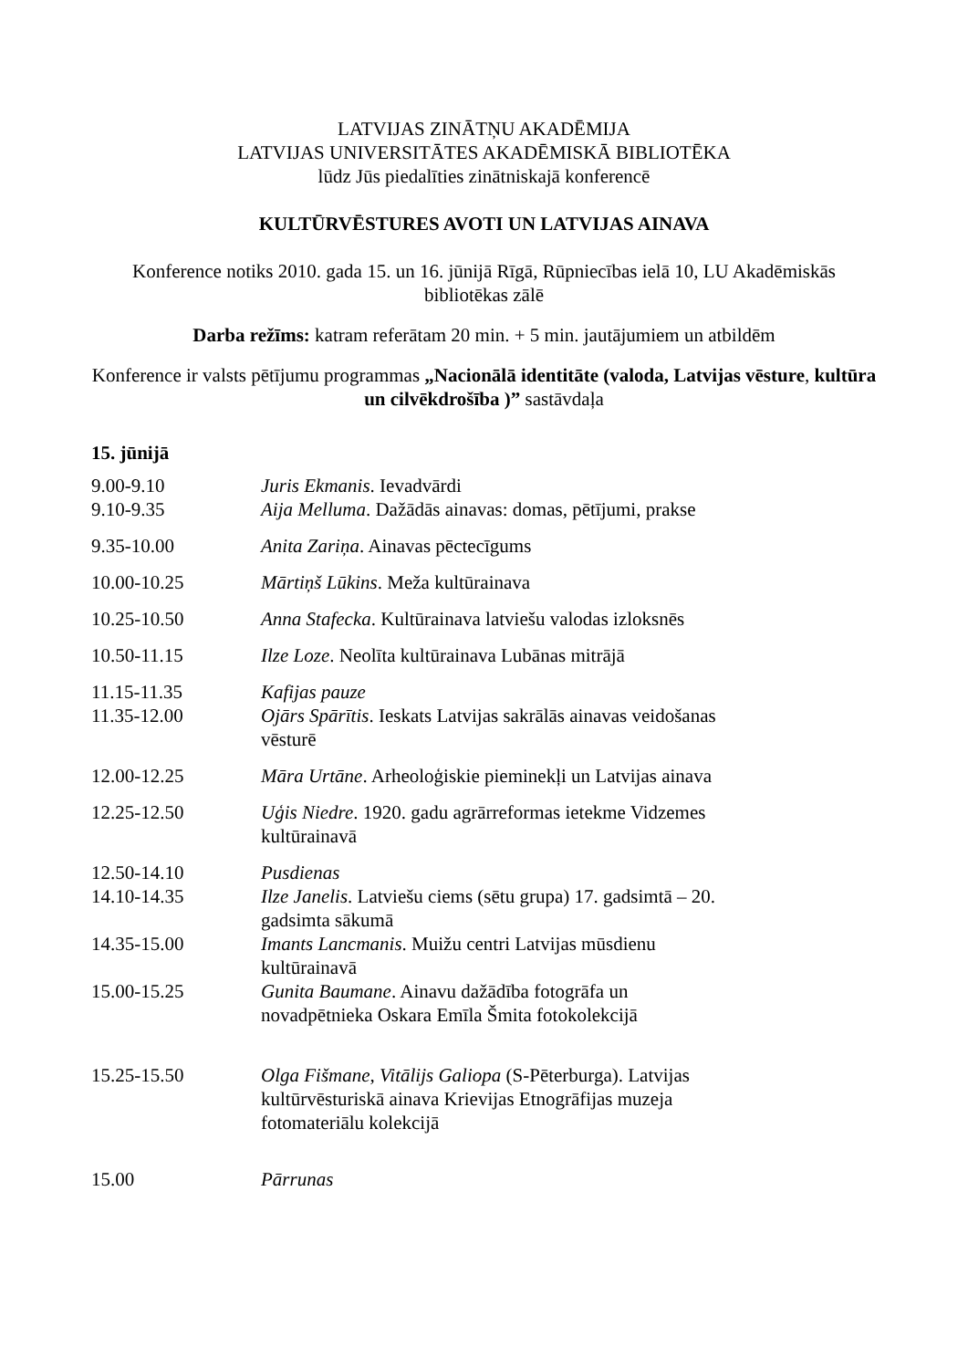LATVIJAS ZINĀTŅU AKADĒMIJA
LATVIJAS UNIVERSITĀTES AKADĒMISKĀ BIBLIOTĒKA
lūdz Jūs piedalīties zinātniskajā konferencē
KULTŪRVĒSTURES AVOTI UN LATVIJAS AINAVA
Konference notiks 2010. gada 15. un 16. jūnijā Rīgā, Rūpniecības ielā 10, LU Akadēmiskās bibliotēkas zālē
Darba režīms: katram referātam 20 min. + 5 min. jautājumiem un atbildēm
Konference ir valsts pētījumu programmas „Nacionālā identitāte (valoda, Latvijas vēsture, kultūra un cilvēkdrošība )” sastāvdaļa
15. jūnijā
| 9.00-9.10 | Juris Ekmanis . Ievadvārdi |
| 9.10-9.35 | Aija Melluma . Dažādās ainavas: domas, pētījumi, prakse |
| 9.35-10.00 | Anita Zariņa . Ainavas pēctecīgums |
| 10.00-10.25 | Mārtiņš Lūkins . Meža kultūrainava |
| 10.25-10.50 | Anna Stafecka . Kultūrainava latviešu valodas izloksnēs |
| 10.50-11.15 | Ilze Loze . Neolīta kultūrainava Lubānas mitrājā |
| 11.15-11.35 | Kafijas pauze |
| 11.35-12.00 | Ojārs Spārītis . Ieskats Latvijas sakrālās ainavas veidošanas vēsturē |
| 12.00-12.25 | Māra Urtāne . Arheoloģiskie pieminekļi un Latvijas ainava |
| 12.25-12.50 | Uģis Niedre . 1920. gadu agrārreformas ietekme Vidzemes kultūrainavā |
| 12.50-14.10 | Pusdienas |
| 14.10-14.35 | Ilze Janelis . Latviešu ciems (sētu grupa) 17. gadsimtā – 20. gadsimta sākumā |
| 14.35-15.00 | Imants Lancmanis . Muižu centri Latvijas mūsdienu kultūrainavā |
| 15.00-15.25 | Gunita Baumane . Ainavu dažādība fotogrāfa un novadpētnieka Oskara Emīla Šmita fotokolekcijā |
| 15.25-15.50 | Olga Fišmane , Vitālijs Galiopa (S-Pēterburga). Latvijas kultūrvēsturiskā ainava Krievijas Etnogrāfijas muzeja fotomateriālu kolekcijā |
| 15.00 | Pārrunas |